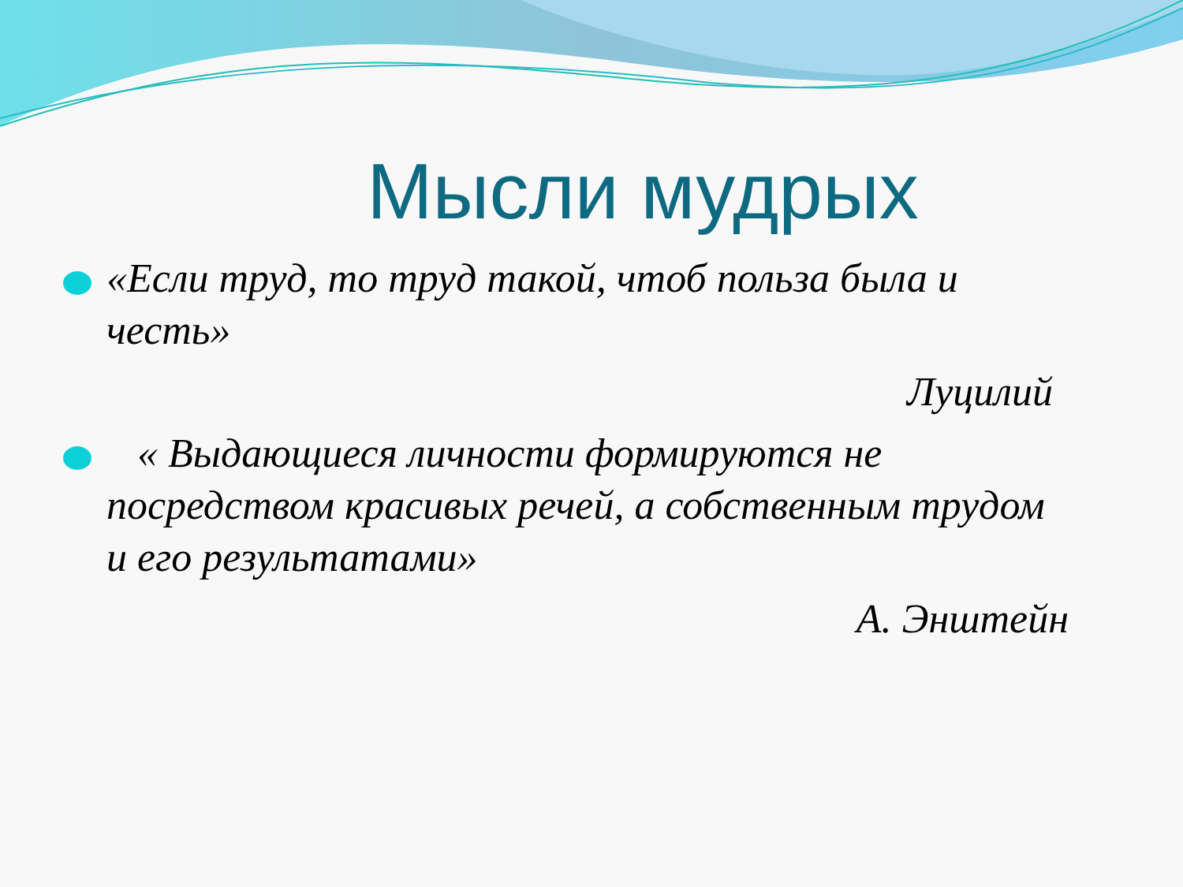Мысли мудрых
«Если труд, то труд такой, чтоб польза была и честь»
Луцилий
« Выдающиеся личности формируются не посредством красивых речей, а собственным трудом и его результатами»
А. Энштейн